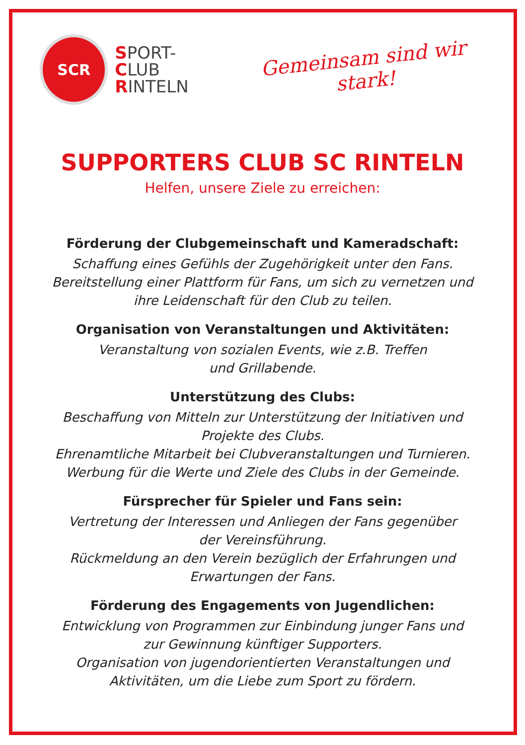SCR
SPORT-
CLUB
RINTELN
Gemeinsam sind wir stark!
SUPPORTERS CLUB SC RINTELN
Helfen, unsere Ziele zu erreichen:
Förderung der Clubgemeinschaft und Kameradschaft:
Schaffung eines Gefühls der Zugehörigkeit unter den Fans.
Bereitstellung einer Plattform für Fans, um sich zu vernetzen und
ihre Leidenschaft für den Club zu teilen.
Organisation von Veranstaltungen und Aktivitäten:
Veranstaltung von sozialen Events, wie z.B. Treffen
und Grillabende.
Unterstützung des Clubs:
Beschaffung von Mitteln zur Unterstützung der Initiativen und
Projekte des Clubs.
Ehrenamtliche Mitarbeit bei Clubveranstaltungen und Turnieren.
Werbung für die Werte und Ziele des Clubs in der Gemeinde.
Fürsprecher für Spieler und Fans sein:
Vertretung der Interessen und Anliegen der Fans gegenüber
der Vereinsführung.
Rückmeldung an den Verein bezüglich der Erfahrungen und
Erwartungen der Fans.
Förderung des Engagements von Jugendlichen:
Entwicklung von Programmen zur Einbindung junger Fans und
zur Gewinnung künftiger Supporters.
Organisation von jugendorientierten Veranstaltungen und
Aktivitäten, um die Liebe zum Sport zu fördern.